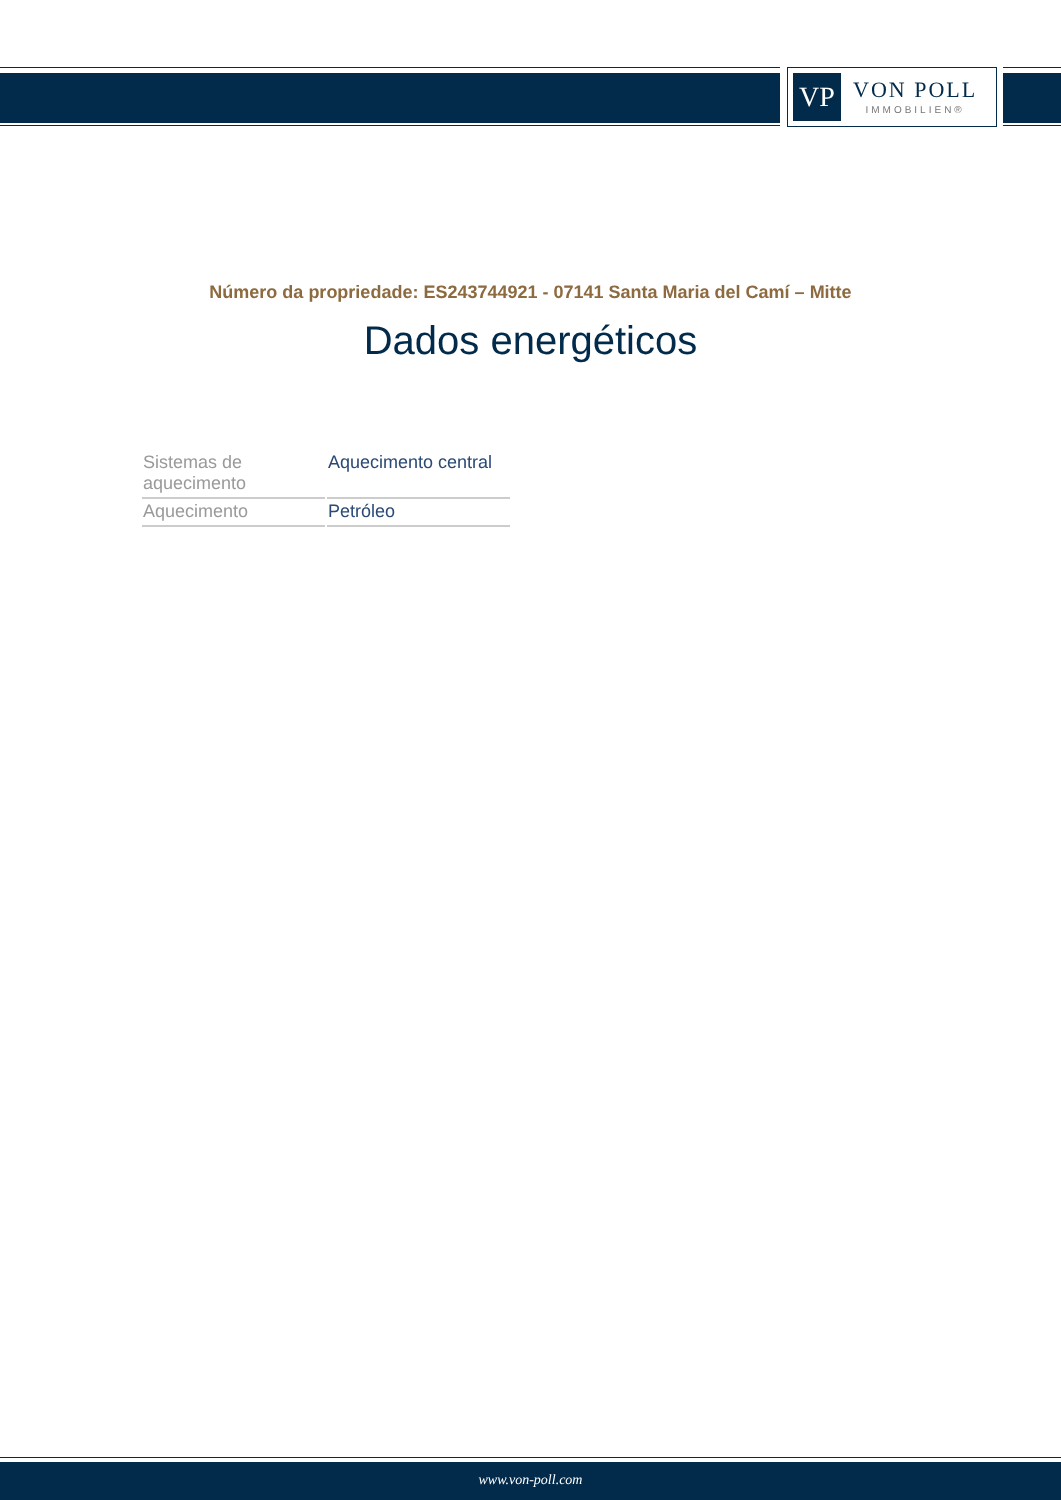VP
VON POLL
IMMOBILIEN®
Número da propriedade: ES243744921 - 07141 Santa Maria del Camí – Mitte
Dados energéticos
| Sistemas de aquecimento | Aquecimento central |
| Aquecimento | Petróleo |
www.von-poll.com